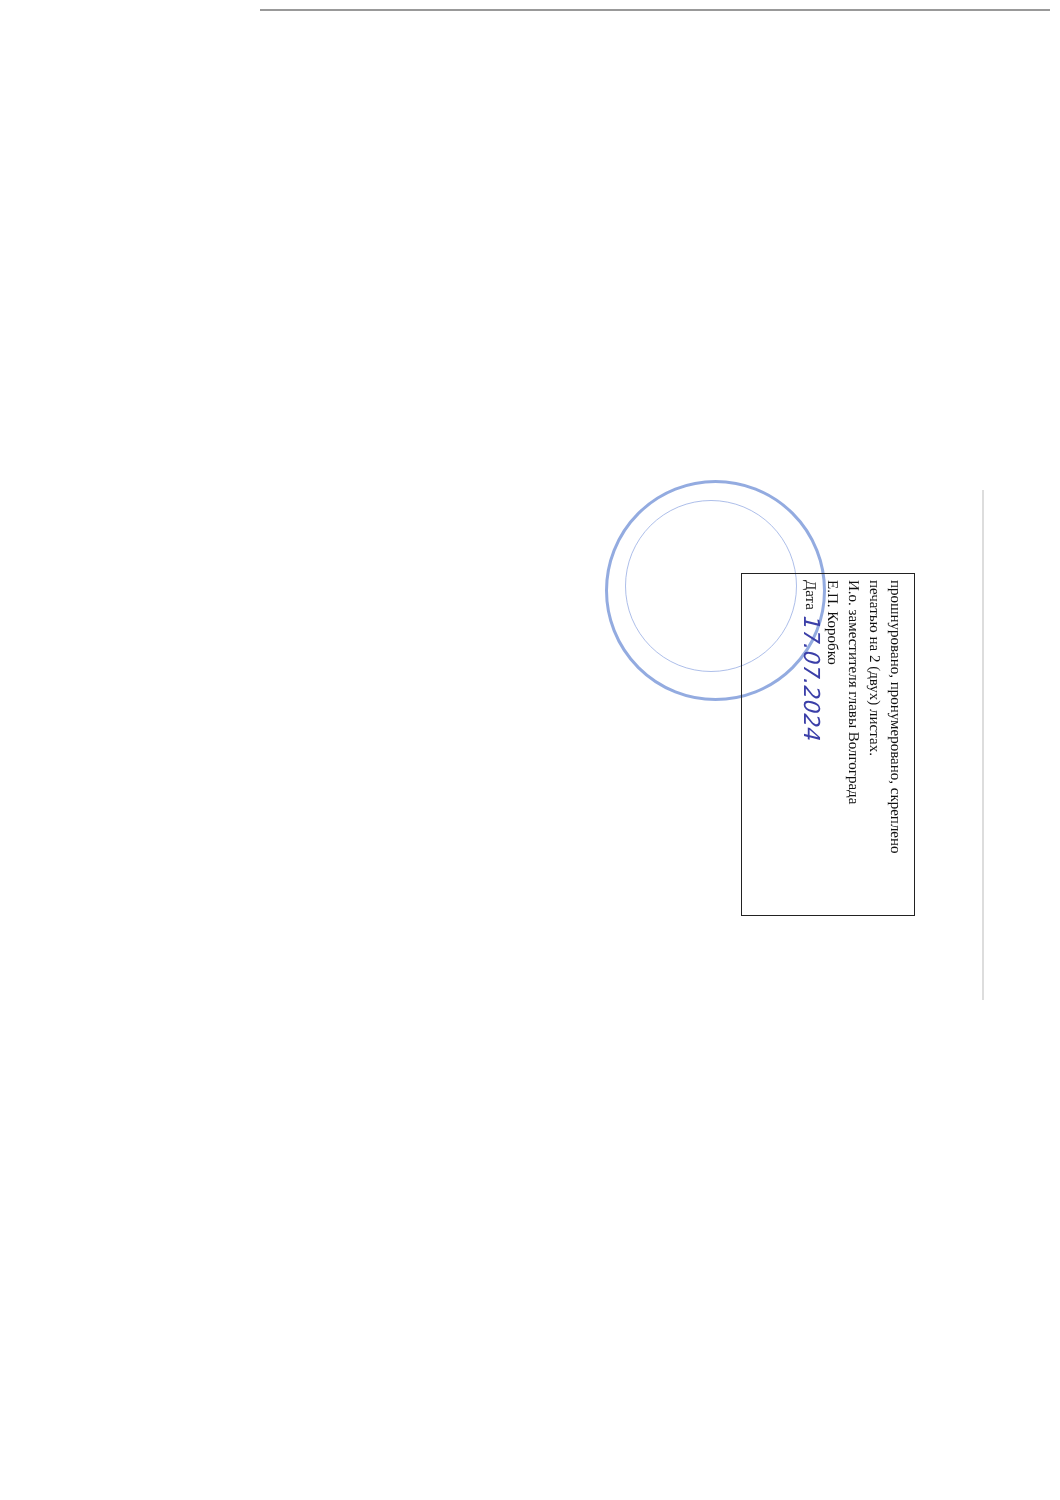прошнуровано, пронумеровано, скреплено печатью на 2 (двух) листах.
И.о. заместителя главы Волгограда
Е.П. Коробко
Дата 17.07.2024